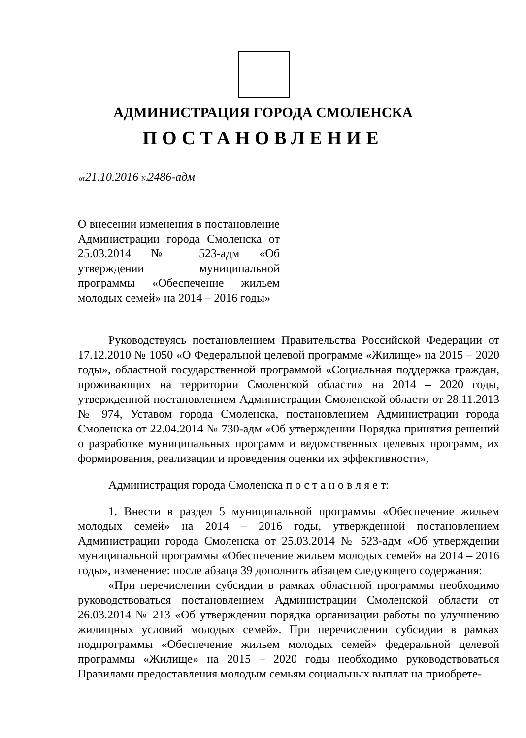АДМИНИСТРАЦИЯ ГОРОДА СМОЛЕНСКА
ПОСТАНОВЛЕНИЕ
от21.10.2016 №2486-адм
О внесении изменения в постановление Администрации города Смоленска от 25.03.2014 № 523-адм «Об утверждении муниципальной программы «Обеспечение жильем молодых семей» на 2014 – 2016 годы»
Руководствуясь постановлением Правительства Российской Федерации от 17.12.2010 № 1050 «О Федеральной целевой программе «Жилище» на 2015 – 2020 годы», областной государственной программой «Социальная поддержка граждан, проживающих на территории Смоленской области» на 2014 – 2020 годы, утвержденной постановлением Администрации Смоленской области от 28.11.2013 № 974, Уставом города Смоленска, постановлением Администрации города Смоленска от 22.04.2014 № 730-адм «Об утверждении Порядка принятия решений о разработке муниципальных программ и ведомственных целевых программ, их формирования, реализации и проведения оценки их эффективности»,
Администрация города Смоленска п о с т а н о в л я е т:
1. Внести в раздел 5 муниципальной программы «Обеспечение жильем молодых семей» на 2014 – 2016 годы, утвержденной постановлением Администрации города Смоленска от 25.03.2014 № 523-адм «Об утверждении муниципальной программы «Обеспечение жильем молодых семей» на 2014 – 2016 годы», изменение: после абзаца 39 дополнить абзацем следующего содержания:
«При перечислении субсидии в рамках областной программы необходимо руководствоваться постановлением Администрации Смоленской области от 26.03.2014 № 213 «Об утверждении порядка организации работы по улучшению жилищных условий молодых семей». При перечислении субсидии в рамках подпрограммы «Обеспечение жильем молодых семей» федеральной целевой программы «Жилище» на 2015 – 2020 годы необходимо руководствоваться Правилами предоставления молодым семьям социальных выплат на приобрете-